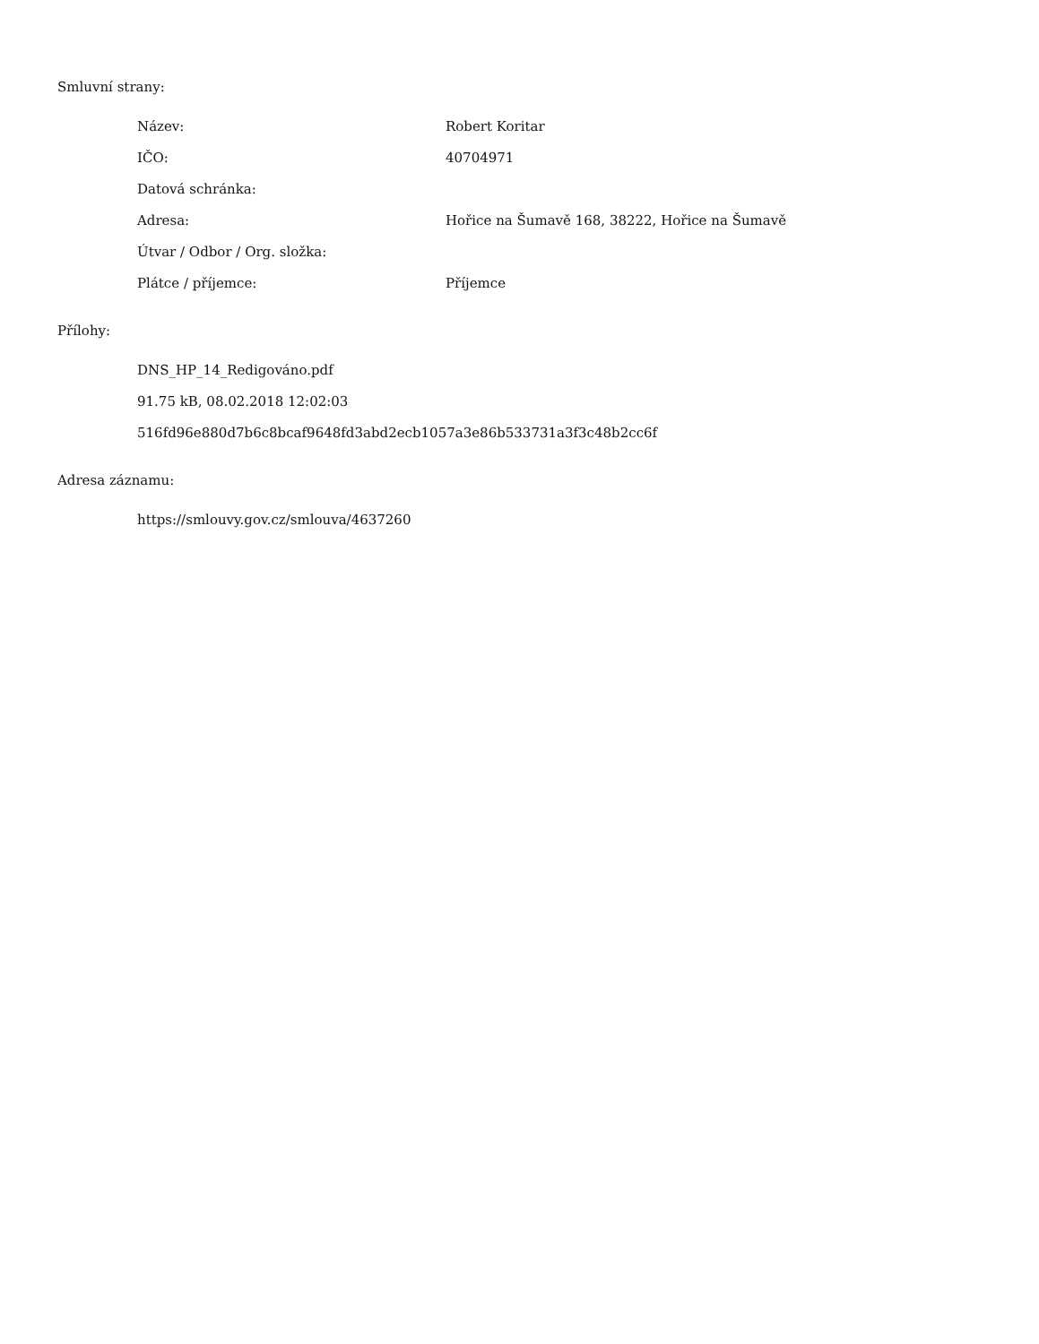Smluvní strany:
| Název: | Robert Koritar |
| IČO: | 40704971 |
| Datová schránka: | |
| Adresa: | Hořice na Šumavě 168, 38222, Hořice na Šumavě |
| Útvar / Odbor / Org. složka: | |
| Plátce / příjemce: | Příjemce |
Přílohy:
DNS_HP_14_Redigováno.pdf
91.75 kB, 08.02.2018 12:02:03
516fd96e880d7b6c8bcaf9648fd3abd2ecb1057a3e86b533731a3f3c48b2cc6f
Adresa záznamu:
https://smlouvy.gov.cz/smlouva/4637260